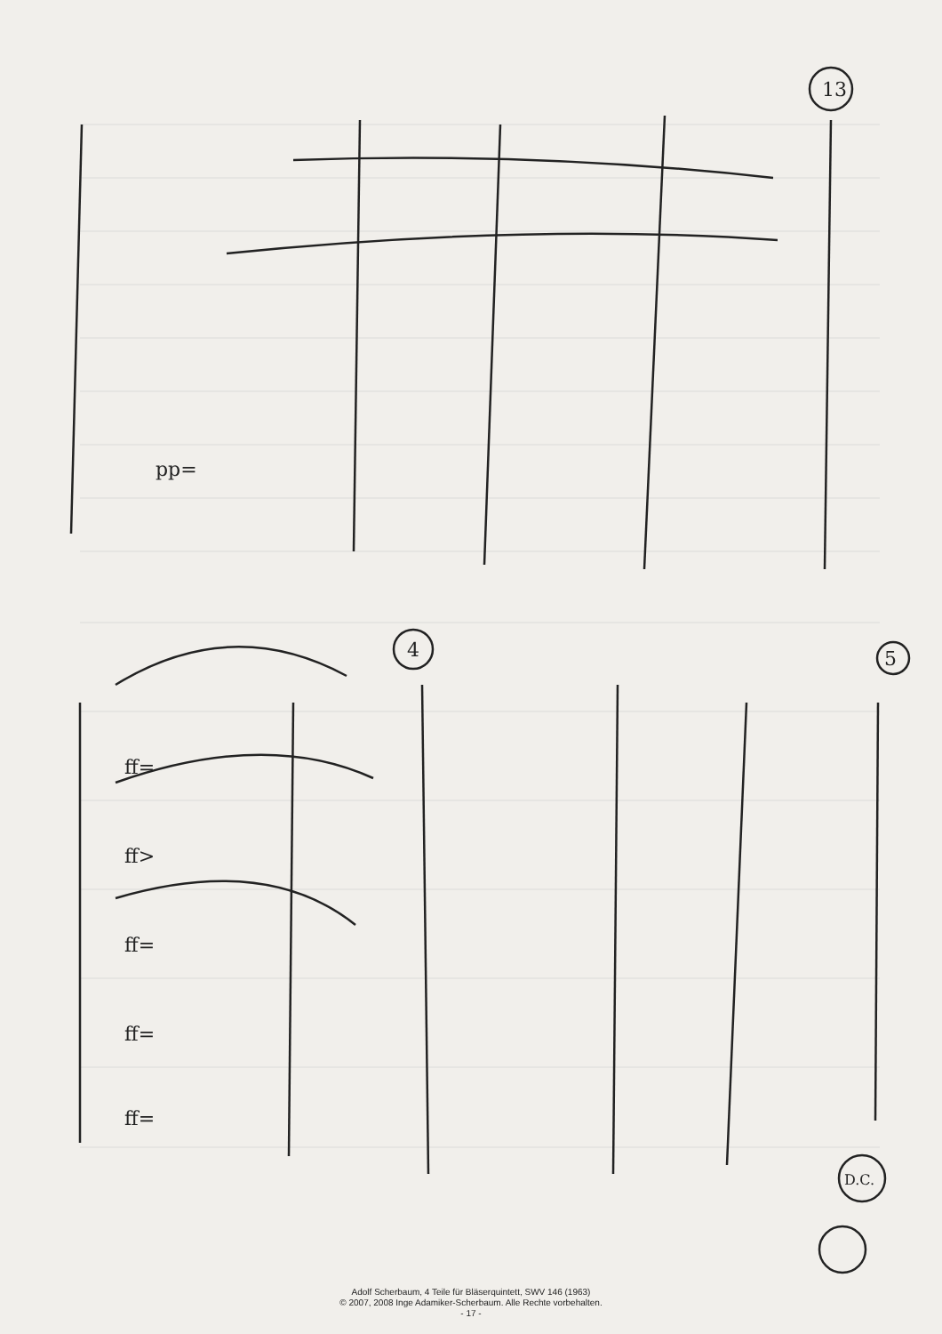13
4
5
D.C.
pp=
ff=
ff>
ff=
ff=
ff=
Adolf Scherbaum, 4 Teile für Bläserquintett, SWV 146 (1963)
© 2007, 2008 Inge Adamiker-Scherbaum. Alle Rechte vorbehalten.
- 17 -